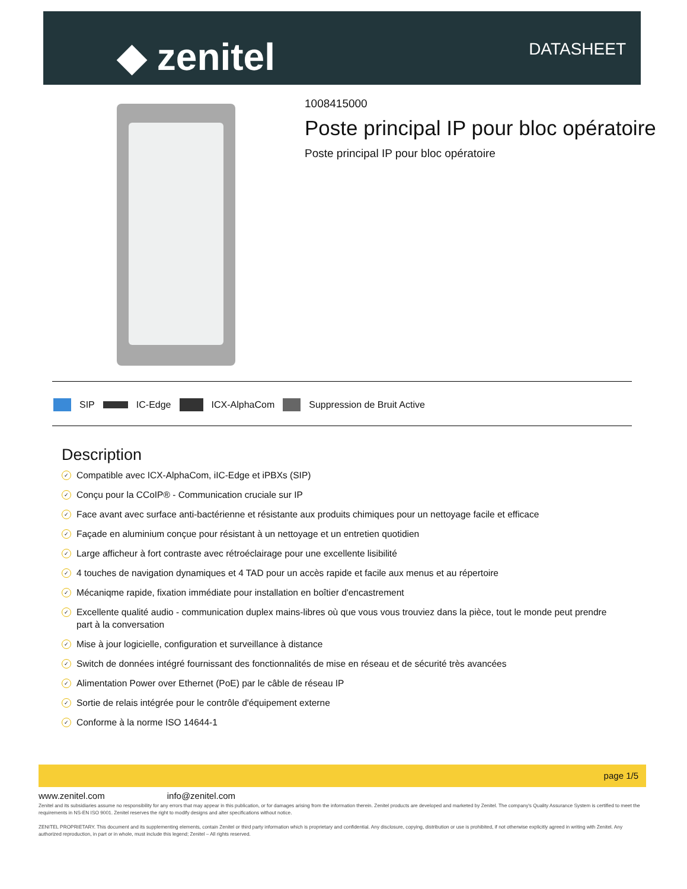◆ zenitel DATASHEET
1008415000
Poste principal IP pour bloc opératoire
Poste principal IP pour bloc opératoire
SIP IC-Edge ICX-AlphaCom Suppression de Bruit Active
Description
✓ Compatible avec ICX-AlphaCom, iIC-Edge et iPBXs (SIP)
✓ Conçu pour la CCoIP® - Communication cruciale sur IP
✓ Face avant avec surface anti-bactérienne et résistante aux produits chimiques pour un nettoyage facile et efficace
✓ Façade en aluminium conçue pour résistant à un nettoyage et un entretien quotidien
✓ Large afficheur à fort contraste avec rétroéclairage pour une excellente lisibilité
✓ 4 touches de navigation dynamiques et 4 TAD pour un accès rapide et facile aux menus et au répertoire
✓ Mécaniqme rapide, fixation immédiate pour installation en boîtier d'encastrement
✓ Excellente qualité audio - communication duplex mains-libres où que vous vous trouviez dans la pièce, tout le monde peut prendre part à la conversation
✓ Mise à jour logicielle, configuration et surveillance à distance
✓ Switch de données intégré fournissant des fonctionnalités de mise en réseau et de sécurité très avancées
✓ Alimentation Power over Ethernet (PoE) par le câble de réseau IP
✓ Sortie de relais intégrée pour le contrôle d'équipement externe
✓ Conforme à la norme ISO 14644-1
page 1/5
www.zenitel.com info@zenitel.com
Zenitel and its subsidiaries assume no responsibility for any errors that may appear in this publication, or for damages arising from the information therein. Zenitel products are developed and marketed by Zenitel. The company's Quality Assurance System is certified to meet the requirements in NS-EN ISO 9001. Zenitel reserves the right to modify designs and alter specifications without notice.
ZENITEL PROPRIETARY. This document and its supplementing elements, contain Zenitel or third party information which is proprietary and confidential. Any disclosure, copying, distribution or use is prohibited, if not otherwise explicitly agreed in writing with Zenitel. Any authorized reproduction, in part or in whole, must include this legend; Zenitel – All rights reserved.